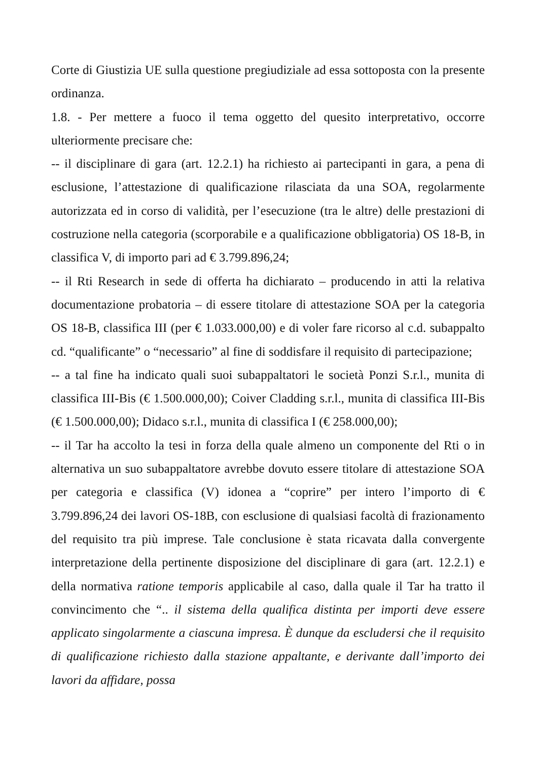Corte di Giustizia UE sulla questione pregiudiziale ad essa sottoposta con la presente ordinanza.
1.8. - Per mettere a fuoco il tema oggetto del quesito interpretativo, occorre ulteriormente precisare che:
-- il disciplinare di gara (art. 12.2.1) ha richiesto ai partecipanti in gara, a pena di esclusione, l’attestazione di qualificazione rilasciata da una SOA, regolarmente autorizzata ed in corso di validità, per l’esecuzione (tra le altre) delle prestazioni di costruzione nella categoria (scorporabile e a qualificazione obbligatoria) OS 18-B, in classifica V, di importo pari ad € 3.799.896,24;
-- il Rti Research in sede di offerta ha dichiarato – producendo in atti la relativa documentazione probatoria – di essere titolare di attestazione SOA per la categoria OS 18-B, classifica III (per € 1.033.000,00) e di voler fare ricorso al c.d. subappalto cd. “qualificante” o “necessario” al fine di soddisfare il requisito di partecipazione;
-- a tal fine ha indicato quali suoi subappaltatori le società Ponzi S.r.l., munita di classifica III-Bis (€ 1.500.000,00); Coiver Cladding s.r.l., munita di classifica III-Bis (€ 1.500.000,00); Didaco s.r.l., munita di classifica I (€ 258.000,00);
-- il Tar ha accolto la tesi in forza della quale almeno un componente del Rti o in alternativa un suo subappaltatore avrebbe dovuto essere titolare di attestazione SOA per categoria e classifica (V) idonea a “coprire” per intero l’importo di € 3.799.896,24 dei lavori OS-18B, con esclusione di qualsiasi facoltà di frazionamento del requisito tra più imprese. Tale conclusione è stata ricavata dalla convergente interpretazione della pertinente disposizione del disciplinare di gara (art. 12.2.1) e della normativa ratione temporis applicabile al caso, dalla quale il Tar ha tratto il convincimento che “.. il sistema della qualifica distinta per importi deve essere applicato singolarmente a ciascuna impresa. È dunque da escludersi che il requisito di qualificazione richiesto dalla stazione appaltante, e derivante dall’importo dei lavori da affidare, possa